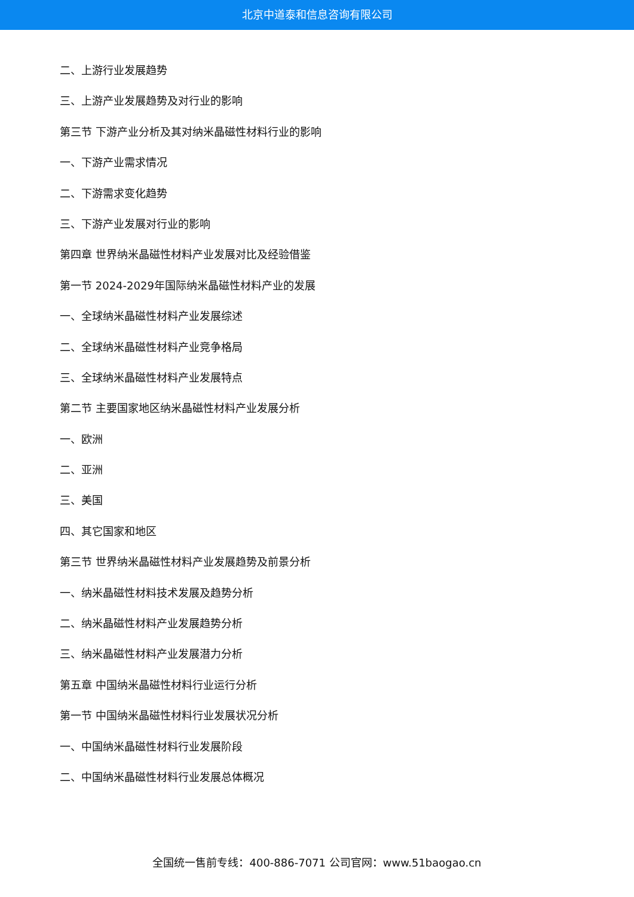北京中道泰和信息咨询有限公司
二、上游行业发展趋势
三、上游产业发展趋势及对行业的影响
第三节 下游产业分析及其对纳米晶磁性材料行业的影响
一、下游产业需求情况
二、下游需求变化趋势
三、下游产业发展对行业的影响
第四章 世界纳米晶磁性材料产业发展对比及经验借鉴
第一节 2024-2029年国际纳米晶磁性材料产业的发展
一、全球纳米晶磁性材料产业发展综述
二、全球纳米晶磁性材料产业竞争格局
三、全球纳米晶磁性材料产业发展特点
第二节 主要国家地区纳米晶磁性材料产业发展分析
一、欧洲
二、亚洲
三、美国
四、其它国家和地区
第三节 世界纳米晶磁性材料产业发展趋势及前景分析
一、纳米晶磁性材料技术发展及趋势分析
二、纳米晶磁性材料产业发展趋势分析
三、纳米晶磁性材料产业发展潜力分析
第五章 中国纳米晶磁性材料行业运行分析
第一节 中国纳米晶磁性材料行业发展状况分析
一、中国纳米晶磁性材料行业发展阶段
二、中国纳米晶磁性材料行业发展总体概况
全国统一售前专线：400-886-7071 公司官网：www.51baogao.cn